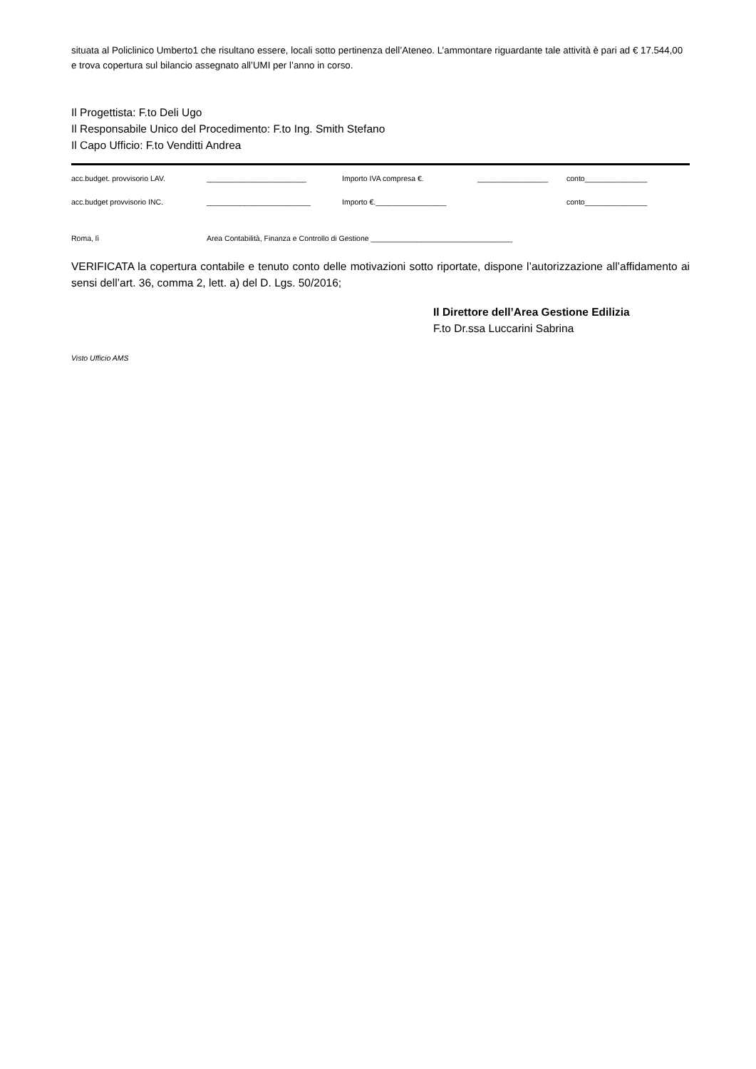situata al Policlinico Umberto1 che risultano essere, locali sotto pertinenza dell’Ateneo. L’ammontare riguardante tale attività è pari ad € 17.544,00 e trova copertura sul bilancio assegnato all’UMI per l’anno in corso.
Il Progettista: F.to Deli Ugo
Il Responsabile Unico del Procedimento: F.to Ing. Smith Stefano
Il Capo Ufficio: F.to Venditti Andrea
acc.budget. provvisorio LAV. ________________________ Importo IVA compresa €. _________________ conto_______________
acc.budget provvisorio INC. _________________________ Importo €._________________ conto_______________
Roma, lì Area Contabilità, Finanza e Controllo di Gestione __________________________________
VERIFICATA la copertura contabile e tenuto conto delle motivazioni sotto riportate, dispone l’autorizzazione all’affidamento ai sensi dell’art. 36, comma 2, lett. a) del D. Lgs. 50/2016;
Il Direttore dell’Area Gestione Edilizia
F.to Dr.ssa Luccarini Sabrina
Visto Ufficio AMS